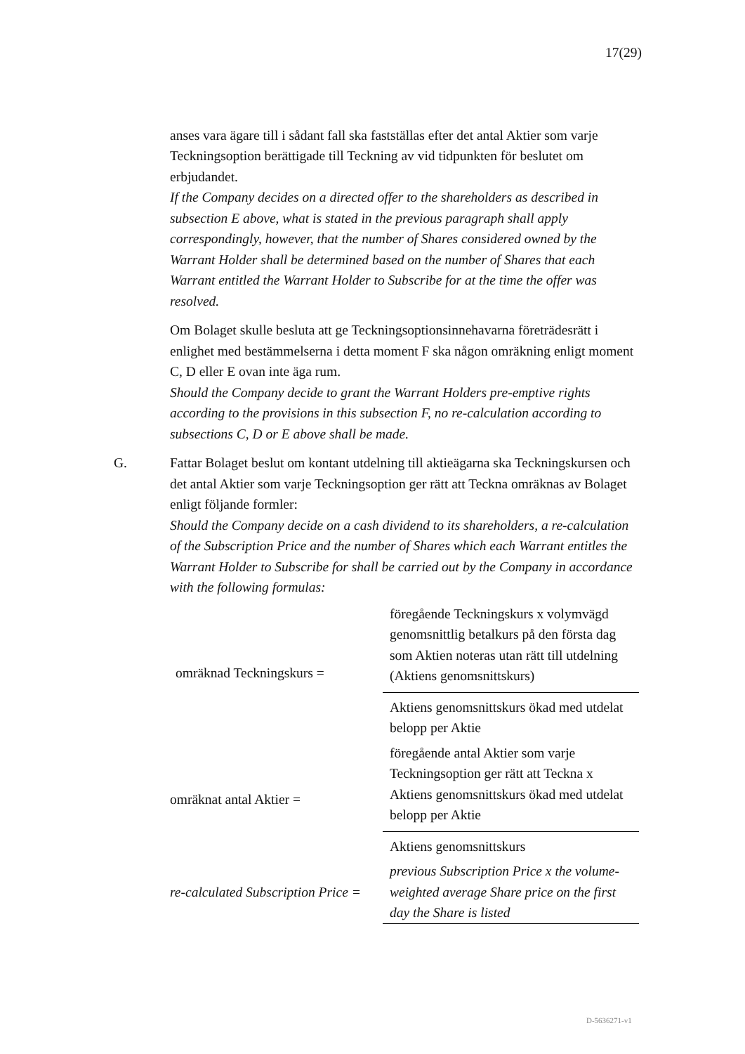17(29)
anses vara ägare till i sådant fall ska fastställas efter det antal Aktier som varje Teckningsoption berättigade till Teckning av vid tidpunkten för beslutet om erbjudandet.
If the Company decides on a directed offer to the shareholders as described in subsection E above, what is stated in the previous paragraph shall apply correspondingly, however, that the number of Shares considered owned by the Warrant Holder shall be determined based on the number of Shares that each Warrant entitled the Warrant Holder to Subscribe for at the time the offer was resolved.
Om Bolaget skulle besluta att ge Teckningsoptionsinnehavarna företrädesrätt i enlighet med bestämmelserna i detta moment F ska någon omräkning enligt moment C, D eller E ovan inte äga rum.
Should the Company decide to grant the Warrant Holders pre-emptive rights according to the provisions in this subsection F, no re-calculation according to subsections C, D or E above shall be made.
G. Fattar Bolaget beslut om kontant utdelning till aktieägarna ska Teckningskursen och det antal Aktier som varje Teckningsoption ger rätt att Teckna omräknas av Bolaget enligt följande formler:
Should the Company decide on a cash dividend to its shareholders, a re-calculation of the Subscription Price and the number of Shares which each Warrant entitles the Warrant Holder to Subscribe for shall be carried out by the Company in accordance with the following formulas:
| omräknad Teckningskurs = | föregående Teckningskurs x volymvägd genomsnittlig betalkurs på den första dag som Aktien noteras utan rätt till utdelning (Aktiens genomsnittskurs) |
| | Aktiens genomsnittskurs ökad med utdelat belopp per Aktie |
| omräknat antal Aktier = | föregående antal Aktier som varje Teckningsoption ger rätt att Teckna x Aktiens genomsnittskurs ökad med utdelat belopp per Aktie |
| | Aktiens genomsnittskurs |
| re-calculated Subscription Price = | previous Subscription Price x the volume-weighted average Share price on the first day the Share is listed |
D-5636271-v1